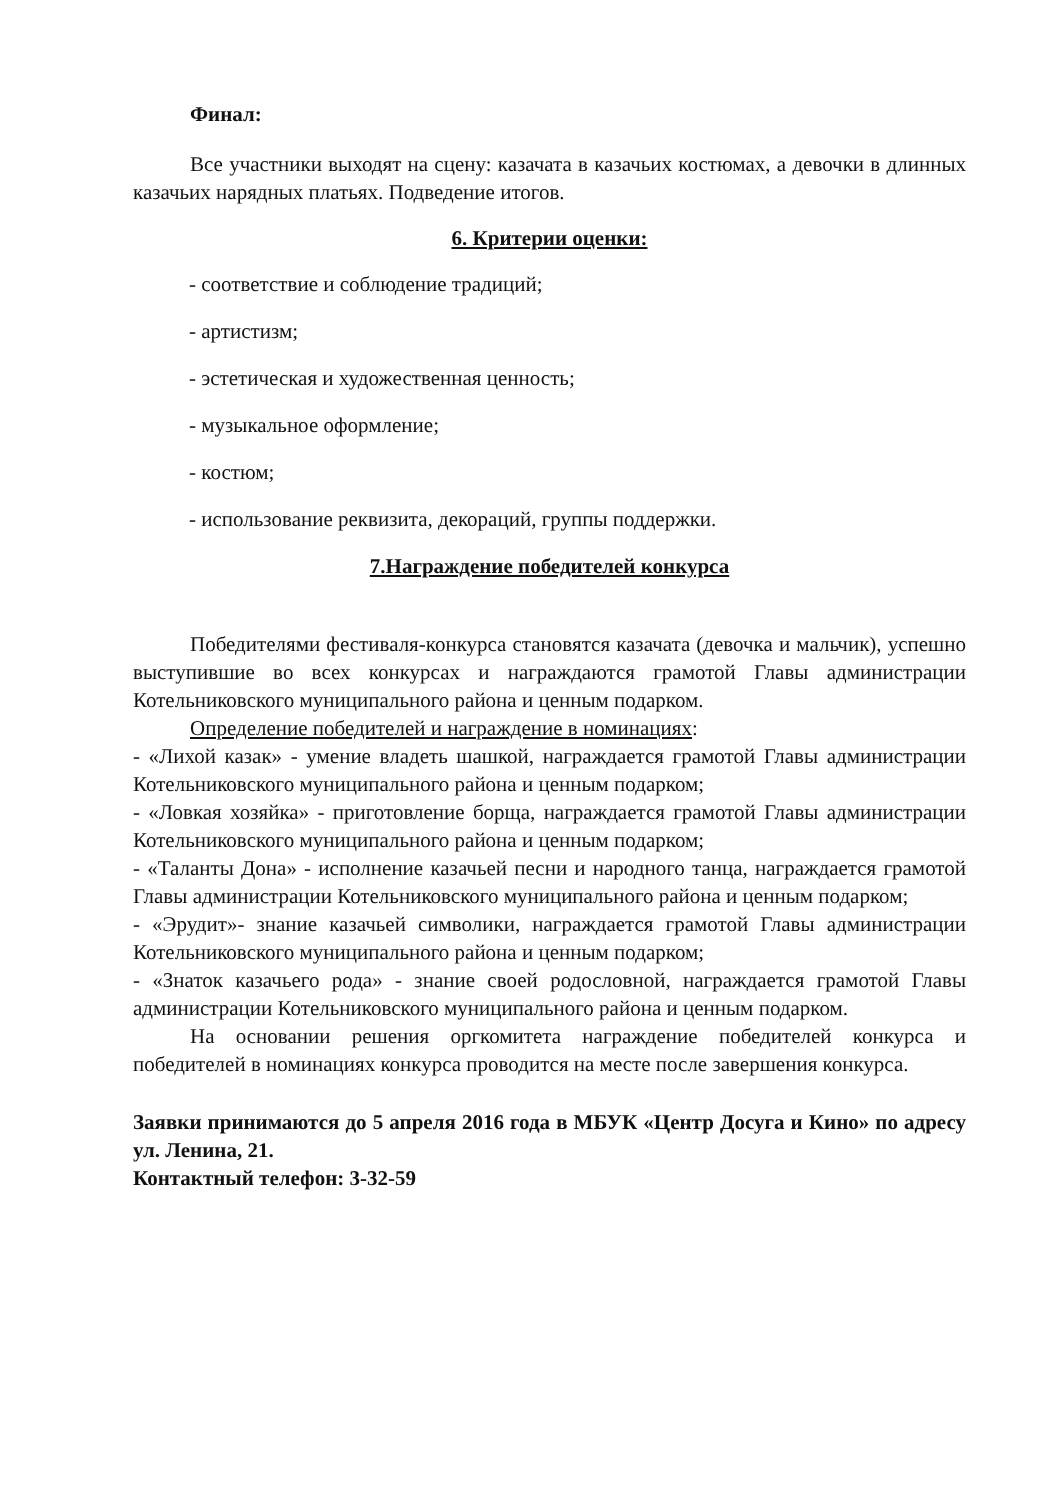Финал:
Все участники выходят на сцену: казачата в казачьих костюмах, а девочки в длинных казачьих нарядных платьях. Подведение итогов.
6. Критерии оценки:
- соответствие и соблюдение традиций;
- артистизм;
- эстетическая и художественная ценность;
- музыкальное оформление;
- костюм;
- использование реквизита, декораций, группы поддержки.
7.Награждение победителей конкурса
Победителями фестиваля-конкурса становятся казачата (девочка и мальчик), успешно выступившие во всех конкурсах и награждаются грамотой Главы администрации Котельниковского муниципального района и ценным подарком.
Определение победителей и награждение в номинациях:
- «Лихой казак» - умение владеть шашкой, награждается грамотой Главы администрации Котельниковского муниципального района и ценным подарком;
- «Ловкая хозяйка» - приготовление борща, награждается грамотой Главы администрации Котельниковского муниципального района и ценным подарком;
- «Таланты Дона» - исполнение казачьей песни и народного танца, награждается грамотой Главы администрации Котельниковского муниципального района и ценным подарком;
- «Эрудит»- знание казачьей символики, награждается грамотой Главы администрации Котельниковского муниципального района и ценным подарком;
- «Знаток казачьего рода» - знание своей родословной, награждается грамотой Главы администрации Котельниковского муниципального района и ценным подарком.
На основании решения оргкомитета награждение победителей конкурса и победителей в номинациях конкурса проводится на месте после завершения конкурса.
Заявки принимаются до 5 апреля 2016 года в МБУК «Центр Досуга и Кино» по адресу ул. Ленина, 21.
Контактный телефон: 3-32-59